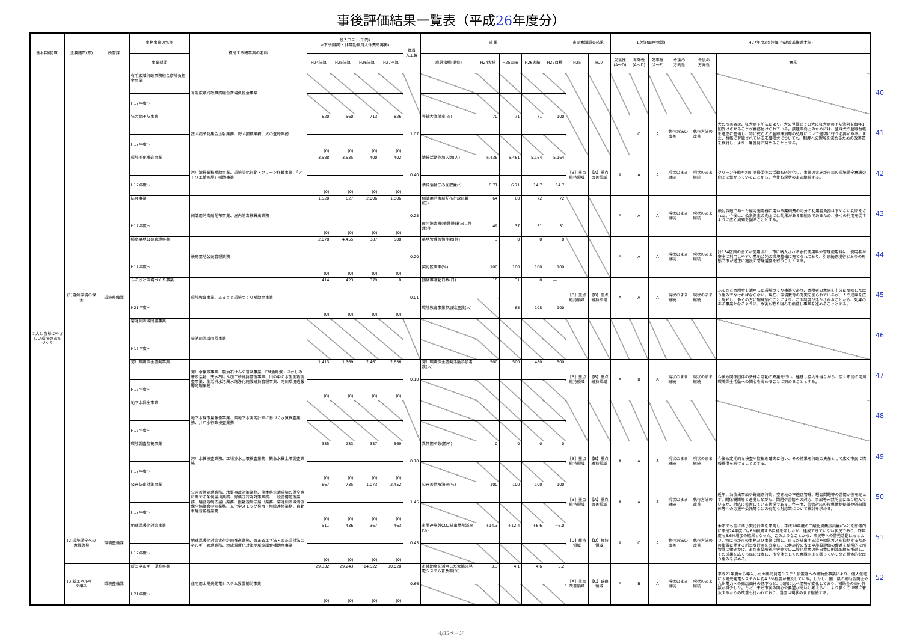事後評価結果一覧表（平成26年度分）
| 基本目標(章) | 主要施策(節) | 所管課 | 事務事業の名称 | 構成する細事業の名称 | 投入コスト(千円) ※下段(臨時・非常勤職員人件費を再掲) | | | | 職員 人工数 | 成 果 | | | | | 市民意識調査結果 | | 1次評価(所管課) | | | | H27年度2次評価(行政改革推進本部) | |
| --- | --- | --- | --- | --- | --- | --- | --- | --- | --- | --- | --- | --- | --- | --- | --- | --- | --- | --- | --- | --- | --- | --- |
| | | | 事業期間 | | H24決算 | H25決算 | H26決算 | H27予算 | | 成果指標(単位) | H24実績 | H25実績 | H26実績 | H27目標 | H25 | H27 | 妥当性 (A～D) | 有効性 (A～D) | 効率性 (A～E) | 今後の 方向性 | 今後の 方向性 | 意見 |
| ②人と自然にやさしい環境のまちづくり | (1)自然環境の保全 | 環境整備課 | 有明広域行政事務組合斎場負担金事業 | 有明広域行政事務組合斎場負担金事業 | | | | | | | | | | | | | | | | | | |
| | | | H17年度～ | | | | | | | | | | | | | | | | | | | |
| | | | 狂犬病予防事業 | 狂犬病予防集合注射業務、野犬捕獲業務、犬の登録業務 | 620 | 560 | 713 | 826 | 1.07 | 登録犬注射率(%) | 70 | 71 | 71 | 100 | | | | C | A | 執行方法の改善 | 執行方法の改善 | 犬の所有者は、狂犬病予防法により、犬の登録とその犬に狂犬病の予防注射を毎年1回受けさせることが義務付けられている。接種率向上のためには、登録犬の登録台帳を適正に整備し、特に死亡犬の登録抹消等の処理について適切に行う必要がある。また、台帳に登録されている未接種犬についても、制度への理解を深めるための改善策を検討し、より一層啓発に努めることとする。 |
| | | | H17年度～ | | (0) | (0) | (0) | (0) | | | | | | | | | | | | | | |
| | | | 環境美化推進事業 | 河川清掃業務補助事業、環境美化行動・クリーン作戦事業、「アトリエ絵画展」補助事業 | 3,588 | 3,535 | 400 | 402 | 0.40 | 清掃活動参加人数(人) | 5,436 | 5,461 | 5,164 | 5,164 | 【B】重点維持領域 | 【A】重点改善領域 | A | A | A | 現状のまま継続 | 現状のまま継続 | クリーン作戦や河川清掃団体の活動も経常化し、事業の実施が市民の環境保全意識の向上に繋がっていることから、今後も現状のまま継続する。 |
| | | | H17年度～ | | (0) | (0) | (0) | (0) | | 清掃活動ごみ回収量(t) | 6.71 | 6.71 | 14.7 | 14.7 | | | | | | | | |
| | | | 防疫事業 | 側溝用消毒剤配布事業、屋内消毒機貸出業務 | 1,520 | 627 | 2,006 | 1,806 | 0.25 | 側溝用消毒剤配布行政区数(区) | 64 | 60 | 72 | 72 | | | A | A | A | 現状のまま継続 | 現状のまま継続 | 検討課題であった屋内消毒器に用いる薬剤費の応分の利用者負担は求めない判断をされた。今後は、公衆衛生の向上には効果がある取組みであるため、多くの利用を促すように広く周知を図ることとする。 |
| | | | H17年度～ | | (0) | (0) | (0) | (0) | | 屋内消毒機(噴霧器)貸出し件数(件) | 49 | 37 | 31 | 31 | | | | | | | | |
| | | | 横島墓地公苑管理事業 | 横島墓地公苑管理業務 | 2,078 | 4,455 | 387 | 508 | 0.20 | 墓地管理苦情件数(件) | 3 | 0 | 0 | 0 | | | A | A | A | 現状のまま継続 | 現状のまま継続 | 計134区画の全てが使用され、市に納入される永代使用料や管理使用料は、使用者が安全に利用しやすい墓地公苑の環境整備に充てられており、引き続き現行どおりの形態で市が適正に施設の管理運営を行うこととする。 |
| | | | H17年度～ | | (0) | (0) | (0) | (0) | | 契約区画率(%) | 100 | 100 | 100 | 100 | | | | | | | | |
| | | | ふるさと環境づくり事業 | 環境教育事業、ふるさと環境づくり補助金事業 | 414 | 423 | 379 | 0 | 0.01 | 団体等活動日数(日) | 15 | 31 | 0 | ― | 【B】重点維持領域 | 【B】重点維持領域 | A | A | A | 現状のまま継続 | 現状のまま継続 | ふるさと寄附金を活用した環境づくり事業であり、寄附者の意向を十分に反映した取り組みでなければならない。現在、環境教育の充実を図られているが、その成果を広く周知し、多くの方に理解頂くことにより、この制度が活かされることから、効果のある事業となるように、今後も取り組みを検証し事業を進めることとする。 |
| | | | H21年度～ | | (0) | (0) | (0) | (0) | | 環境教育事業参加児童数(人) | | 65 | 108 | 100 | | | | | | | | |
| | | | 菊池川流域同盟事業 | 菊池川流域同盟事業 | | | | | | | | | | | | | | | | | | |
| | | | H17年度～ | | | | | | | | | | | | | | | | | | | |
| | | | 河川環境保全啓発事業 | 河川水援隊事業、廃油石けんの普及事業、EM活用液・ぼかしの普及活動、天水石けん加工所維持管理事業、川の中の水生生物調査事業、生活排水汚濁水路浄化施設維持管理事業、河川環境通報等処理業務 | 1,413 | 1,369 | 2,461 | 2,656 | 0.10 | 河川環境保全啓発活動参加者数(人) | 500 | 500 | 480 | 500 | 【B】重点維持領域 | 【B】重点維持領域 | A | B | A | 現状のまま継続 | 現状のまま継続 | 今後も関係団体の多様な活動の支援を行い、連携し協力を得ながら、広く市民の河川環境保全活動への関心を高めることに努めることとする。 |
| | | | H17年度～ | | (0) | (0) | (0) | (0) | | | | | | | | | | | | | | |
| | | | 地下水保全事業 | 地下水採取量報告事業、県地下水測定計画に基づく水質検査業務、井戸水行政検査業務 | | | | | | | | | | | | | | | | | | |
| | | | H17年度～ | | | | | | | | | | | | | | | | | | | |
| | | | 環境調査監視事業 | 河川水質検査業務、工場排水土壌検査業務、緊急水質土壌調査業務 | 335 | 233 | 337 | 569 | 0.10 | 異常箇所数(箇所) | 0 | 0 | 0 | 0 | 【B】重点維持領域 | 【B】重点維持領域 | A | A | A | 現状のまま継続 | 現状のまま継続 | 今後も定期的な検査や監視を確実に行い、その結果を行政の責任として広く市民に情報提供を続けることとする。 |
| | | | H17年度～ | | (0) | (0) | (0) | (0) | | | | | | | | | | | | | | |
| | | | 公害防止対策事業 | 公害苦情処理業務、水質事故対策業務、熊本県生活環境の保全等に関する条例届出業務、野焼き行為対策業務、一般苦情処理業務、騒音規制法届出業務、振動規制法届出業務、菊池川流域清流保全協議会参画業務、光化学スモッグ発令・解除連絡業務、自動車騒音監視業務 | 667 | 735 | 1,073 | 2,452 | 1.45 | 公害苦情解決率(%) | 100 | 100 | 100 | 100 | 【B】重点維持領域 | 【A】重点改善領域 | A | A | A | 現状のまま継続 | 執行方法の改善 | 近年、油流出事故や野焼き行為、空き地の不適正管理、騒音問題等の苦情が後を絶たず、関係機関等と連携しながら、問題や苦情への対応、事故等未然防止に取り組んでいるが、対応に苦慮している状況である。今一度、苦情対応の指導体制整備や外部団体等への応援や委託等などの有効な対応策について検討を求める。 |
| | | | H17年度～ | | (0) | (0) | (0) | (0) | | | | | | | | | | | | | | |
| | (2)環境保全への意識啓発 | 環境整備課 | 地球温暖化対策事業 | 地球温暖化対策実行計画推進業務、改正省エネ法・改正温対法エネルギー管理業務、地球温暖化対策地域協議会補助金事業 | 511 | 436 | 367 | 463 | 0.43 | 市関連施設CO2排出量削減率(%) | +14.3 | +12.4 | +6.6 | −6.0 | 【D】維持領域 | 【D】維持領域 | A | C | A | 執行方法の改善 | 執行方法の改善 | 本市でも国に準じ実行計画を策定し、平成18年度の二酸化炭素排出量(Co2)を段階的に平成24年度には6%削減する目標を示したが、達成できていない状況であり、昨年度も6.6%増加の結果となった。このようなことから、市民等への啓発活動はもとより、特に市が市の事務及び事業に関し、自らが排出する温室効果ガスを抑制するための措置に関する新たな計画を立案し、公共施設の省エネ施設設備の促進を積極的に所管課に働きかけ、また市役所新庁舎等での二酸化炭素の排出量の削減取組を推進し、その成果を広く市民に公表し、市全体としての意識向上を図っていくなど具体的な取り組みを求める。 |
| | | | H17年度～ | | (0) | (0) | (0) | (0) | | | | | | | | | | | | | | |
| | (3)新エネルギーの導入 | 環境整備課 | 新エネルギー促進事業 | 住宅用太陽光発電システム設置補助事業 | 29,332 | 29,243 | 14,522 | 30,028 | 0.66 | 市補助金を活用した太陽光発電システム普及率(%) | 3.3 | 4.1 | 4.6 | 5.2 | 【A】重点改善領域 | 【C】観察領域 | A | B | A | 現状のまま継続 | 現状のまま継続 | 平成21年度から導入した太陽光発電システム設置者への補助金事業により、個人住宅に太陽光発電システムは約4.6%程度が普及している。しかし、国、県の補助金廃止や九州電力への売店価格の低下など、以前に比べ情勢が変化しており、補助金の交付件数が減少した。ただ、未だ市民の関心や要望が高いと考えられ、より多くの世帯に普及するための改善も行われており、当面は現状のまま継続する。 |
| | | | H21年度～ | | (0) | (0) | (0) | (0) | | | | | | | | | | | | | | |
40
41
42
43
44
45
46
47
48
49
50
51
52
4/35ページ